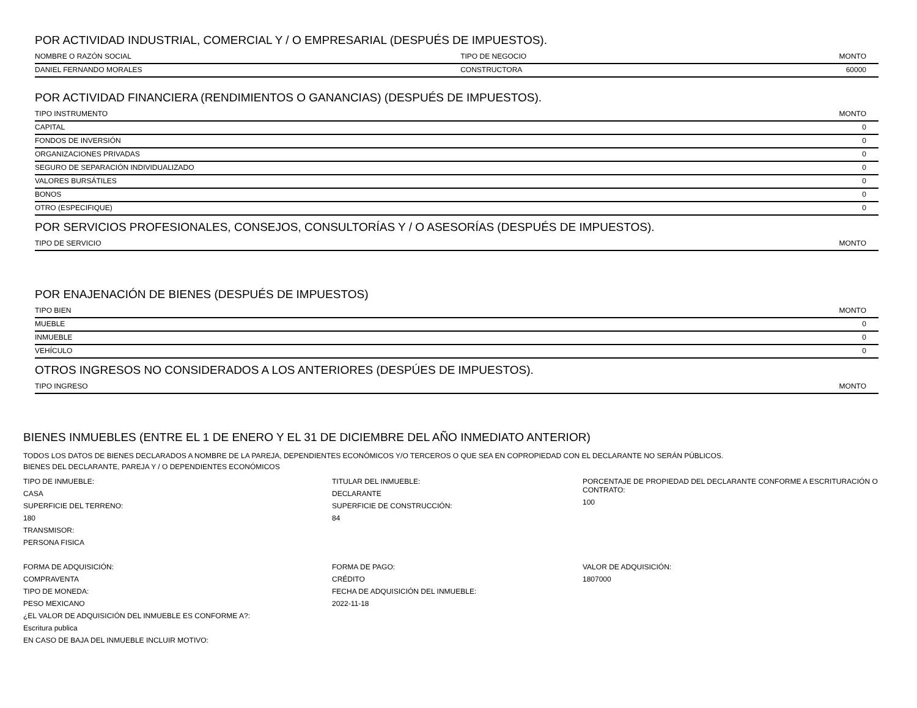POR ACTIVIDAD INDUSTRIAL, COMERCIAL Y / O EMPRESARIAL (DESPUÉS DE IMPUESTOS).
| NOMBRE O RAZÓN SOCIAL | TIPO DE NEGOCIO | MONTO |
| --- | --- | --- |
| DANIEL FERNANDO MORALES | CONSTRUCTORA | 60000 |
POR ACTIVIDAD FINANCIERA (RENDIMIENTOS O GANANCIAS) (DESPUÉS DE IMPUESTOS).
| TIPO INSTRUMENTO | MONTO |
| --- | --- |
| CAPITAL | 0 |
| FONDOS DE INVERSIÓN | 0 |
| ORGANIZACIONES PRIVADAS | 0 |
| SEGURO DE SEPARACIÓN INDIVIDUALIZADO | 0 |
| VALORES BURSÁTILES | 0 |
| BONOS | 0 |
| OTRO (ESPECIFIQUE) | 0 |
POR SERVICIOS PROFESIONALES, CONSEJOS, CONSULTORÍAS Y / O ASESORÍAS (DESPUÉS DE IMPUESTOS).
| TIPO DE SERVICIO | MONTO |
| --- | --- |
POR ENAJENACIÓN DE BIENES (DESPUÉS DE IMPUESTOS)
| TIPO BIEN | MONTO |
| --- | --- |
| MUEBLE | 0 |
| INMUEBLE | 0 |
| VEHÍCULO | 0 |
OTROS INGRESOS NO CONSIDERADOS A LOS ANTERIORES (DESPÚES DE IMPUESTOS).
| TIPO INGRESO | MONTO |
| --- | --- |
BIENES INMUEBLES (ENTRE EL 1 DE ENERO Y EL 31 DE DICIEMBRE DEL AÑO INMEDIATO ANTERIOR)
TODOS LOS DATOS DE BIENES DECLARADOS A NOMBRE DE LA PAREJA, DEPENDIENTES ECONÓMICOS Y/O TERCEROS O QUE SEA EN COPROPIEDAD CON EL DECLARANTE NO SERÁN PÚBLICOS.
BIENES DEL DECLARANTE, PAREJA Y / O DEPENDIENTES ECONÓMICOS
TIPO DE INMUEBLE:
CASA
SUPERFICIE DEL TERRENO:
180
TRANSMISOR:
PERSONA FISICA
TITULAR DEL INMUEBLE:
DECLARANTE
SUPERFICIE DE CONSTRUCCIÓN:
84
PORCENTAJE DE PROPIEDAD DEL DECLARANTE CONFORME A ESCRITURACIÓN O CONTRATO:
100
FORMA DE ADQUISICIÓN:
COMPRAVENTA
TIPO DE MONEDA:
PESO MEXICANO
¿EL VALOR DE ADQUISICIÓN DEL INMUEBLE ES CONFORME A?:
Escritura publica
EN CASO DE BAJA DEL INMUEBLE INCLUIR MOTIVO:
FORMA DE PAGO:
CRÉDITO
FECHA DE ADQUISICIÓN DEL INMUEBLE:
2022-11-18
VALOR DE ADQUISICIÓN:
1807000